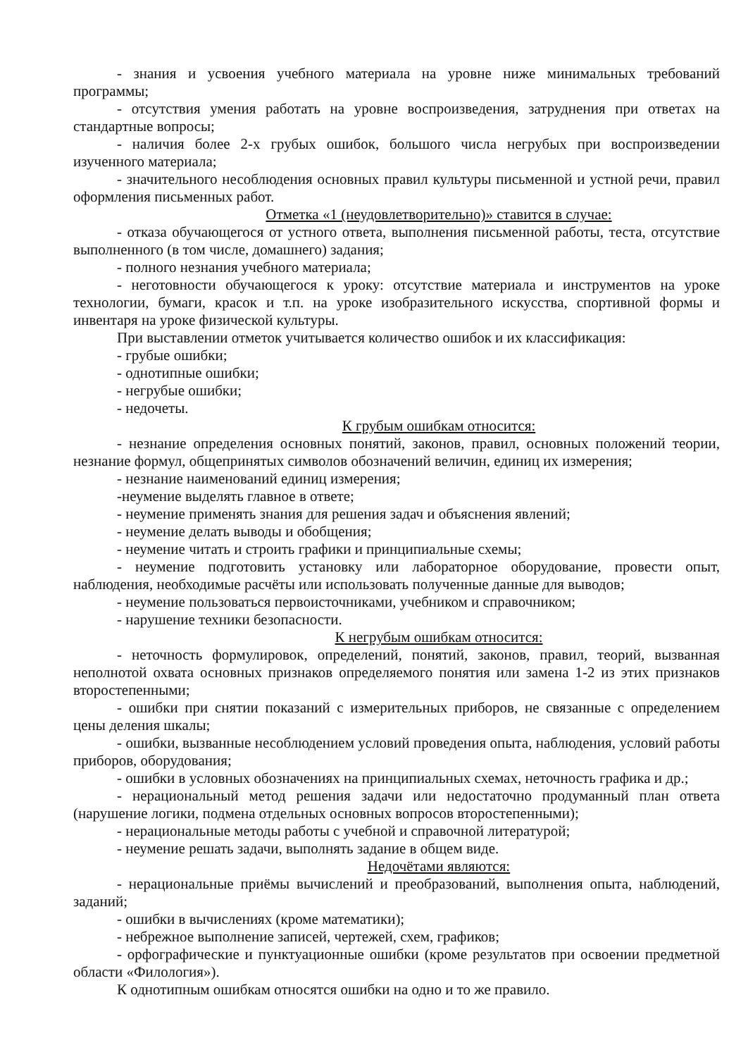- знания и усвоения учебного материала на уровне ниже минимальных требований программы;
- отсутствия умения работать на уровне воспроизведения, затруднения при ответах на стандартные вопросы;
- наличия более 2-х грубых ошибок, большого числа негрубых при воспроизведении изученного материала;
- значительного несоблюдения основных правил культуры письменной и устной речи, правил оформления письменных работ.
Отметка «1 (неудовлетворительно)» ставится в случае:
- отказа обучающегося от устного ответа, выполнения письменной работы, теста, отсутствие выполненного (в том числе, домашнего) задания;
- полного незнания учебного материала;
- неготовности обучающегося к уроку: отсутствие материала и инструментов на уроке технологии, бумаги, красок и т.п. на уроке изобразительного искусства, спортивной формы и инвентаря на уроке физической культуры.
При выставлении отметок учитывается количество ошибок и их классификация:
- грубые ошибки;
- однотипные ошибки;
- негрубые ошибки;
- недочеты.
К грубым ошибкам относится:
- незнание определения основных понятий, законов, правил, основных положений теории, незнание формул, общепринятых символов обозначений величин, единиц их измерения;
- незнание наименований единиц измерения;
-неумение выделять главное в ответе;
- неумение применять знания для решения задач и объяснения явлений;
- неумение делать выводы и обобщения;
- неумение читать и строить графики и принципиальные схемы;
- неумение подготовить установку или лабораторное оборудование, провести опыт, наблюдения, необходимые расчёты или использовать полученные данные для выводов;
- неумение пользоваться первоисточниками, учебником и справочником;
- нарушение техники безопасности.
К негрубым ошибкам относится:
- неточность формулировок, определений, понятий, законов, правил, теорий, вызванная неполнотой охвата основных признаков определяемого понятия или замена 1-2 из этих признаков второстепенными;
- ошибки при снятии показаний с измерительных приборов, не связанные с определением цены деления шкалы;
- ошибки, вызванные несоблюдением условий проведения опыта, наблюдения, условий работы приборов, оборудования;
- ошибки в условных обозначениях на принципиальных схемах, неточность графика и др.;
- нерациональный метод решения задачи или недостаточно продуманный план ответа (нарушение логики, подмена отдельных основных вопросов второстепенными);
- нерациональные методы работы с учебной и справочной литературой;
- неумение решать задачи, выполнять задание в общем виде.
Недочётами являются:
- нерациональные приёмы вычислений и преобразований, выполнения опыта, наблюдений, заданий;
- ошибки в вычислениях (кроме математики);
- небрежное выполнение записей, чертежей, схем, графиков;
- орфографические и пунктуационные ошибки (кроме результатов при освоении предметной области «Филология»).
К однотипным ошибкам относятся ошибки на одно и то же правило.